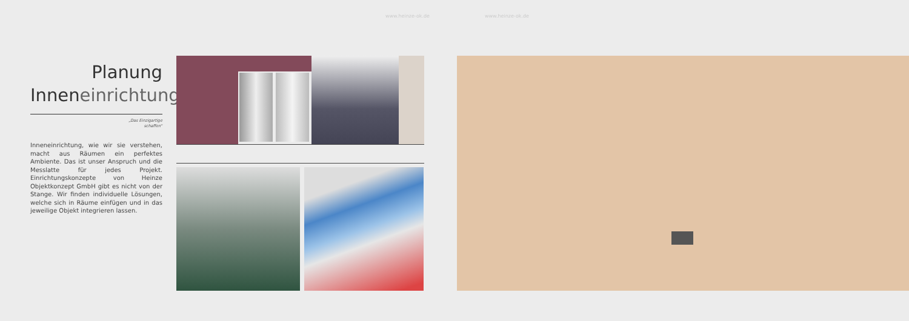www.heinze-ok.de www.heinze-ok.de
Planung
Inneneinrichtung
„Das Einzigartige
schaffen“
Inneneinrichtung, wie wir sie verstehen, macht aus Räumen ein perfektes Ambiente. Das ist unser Anspruch und die Messlatte für jedes Projekt. Einrichtungskonzepte von Heinze Objektkonzept GmbH gibt es nicht von der Stange. Wir finden individuelle Lösungen, welche sich in Räume einfügen und in das jeweilige Objekt integrieren lassen.